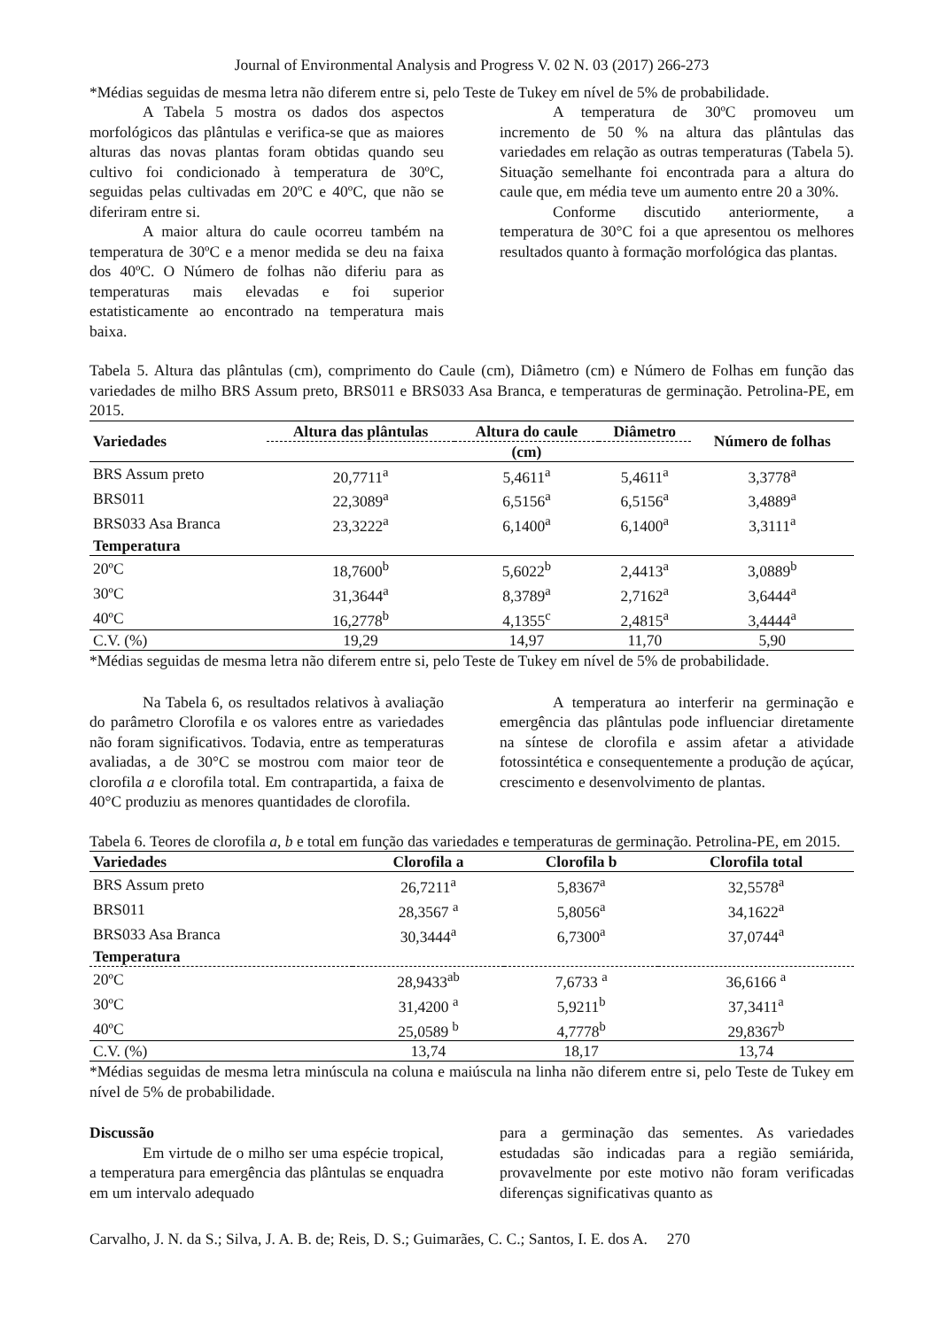Journal of Environmental Analysis and Progress V. 02 N. 03 (2017) 266-273
*Médias seguidas de mesma letra não diferem entre si, pelo Teste de Tukey em nível de 5% de probabilidade.
A Tabela 5 mostra os dados dos aspectos morfológicos das plântulas e verifica-se que as maiores alturas das novas plantas foram obtidas quando seu cultivo foi condicionado à temperatura de 30ºC, seguidas pelas cultivadas em 20ºC e 40ºC, que não se diferiram entre si.
A maior altura do caule ocorreu também na temperatura de 30ºC e a menor medida se deu na faixa dos 40ºC. O Número de folhas não diferiu para as temperaturas mais elevadas e foi superior estatisticamente ao encontrado na temperatura mais baixa.
A temperatura de 30ºC promoveu um incremento de 50 % na altura das plântulas das variedades em relação as outras temperaturas (Tabela 5). Situação semelhante foi encontrada para a altura do caule que, em média teve um aumento entre 20 a 30%.
Conforme discutido anteriormente, a temperatura de 30°C foi a que apresentou os melhores resultados quanto à formação morfológica das plantas.
Tabela 5. Altura das plântulas (cm), comprimento do Caule (cm), Diâmetro (cm) e Número de Folhas em função das variedades de milho BRS Assum preto, BRS011 e BRS033 Asa Branca, e temperaturas de germinação. Petrolina-PE, em 2015.
| Variedades | Altura das plântulas | Altura do caule | Diâmetro | Número de folhas |
| --- | --- | --- | --- | --- |
| | | (cm) | | |
| BRS Assum preto | 20,7711<sup>a</sup> | 5,4611<sup>a</sup> | 5,4611<sup>a</sup> | 3,3778<sup>a</sup> |
| BRS011 | 22,3089<sup>a</sup> | 6,5156<sup>a</sup> | 6,5156<sup>a</sup> | 3,4889<sup>a</sup> |
| BRS033 Asa Branca | 23,3222<sup>a</sup> | 6,1400<sup>a</sup> | 6,1400<sup>a</sup> | 3,3111<sup>a</sup> |
| Temperatura | | | | |
| 20ºC | 18,7600<sup>b</sup> | 5,6022<sup>b</sup> | 2,4413<sup>a</sup> | 3,0889<sup>b</sup> |
| 30ºC | 31,3644<sup>a</sup> | 8,3789<sup>a</sup> | 2,7162<sup>a</sup> | 3,6444<sup>a</sup> |
| 40ºC | 16,2778<sup>b</sup> | 4,1355<sup>c</sup> | 2,4815<sup>a</sup> | 3,4444<sup>a</sup> |
| C.V. (%) | 19,29 | 14,97 | 11,70 | 5,90 |
*Médias seguidas de mesma letra não diferem entre si, pelo Teste de Tukey em nível de 5% de probabilidade.
Na Tabela 6, os resultados relativos à avaliação do parâmetro Clorofila e os valores entre as variedades não foram significativos. Todavia, entre as temperaturas avaliadas, a de 30°C se mostrou com maior teor de clorofila a e clorofila total. Em contrapartida, a faixa de 40°C produziu as menores quantidades de clorofila.
A temperatura ao interferir na germinação e emergência das plântulas pode influenciar diretamente na síntese de clorofila e assim afetar a atividade fotossintética e consequentemente a produção de açúcar, crescimento e desenvolvimento de plantas.
Tabela 6. Teores de clorofila a, b e total em função das variedades e temperaturas de germinação. Petrolina-PE, em 2015.
| Variedades | Clorofila a | Clorofila b | Clorofila total |
| --- | --- | --- | --- |
| BRS Assum preto | 26,7211<sup>a</sup> | 5,8367<sup>a</sup> | 32,5578<sup>a</sup> |
| BRS011 | 28,3567 <sup>a</sup> | 5,8056<sup>a</sup> | 34,1622<sup>a</sup> |
| BRS033 Asa Branca | 30,3444<sup>a</sup> | 6,7300<sup>a</sup> | 37,0744<sup>a</sup> |
| Temperatura | | | |
| 20ºC | 28,9433<sup>ab</sup> | 7,6733 <sup>a</sup> | 36,6166 <sup>a</sup> |
| 30ºC | 31,4200 <sup>a</sup> | 5,9211<sup>b</sup> | 37,3411<sup>a</sup> |
| 40ºC | 25,0589 <sup>b</sup> | 4,7778<sup>b</sup> | 29,8367<sup>b</sup> |
| C.V. (%) | 13,74 | 18,17 | 13,74 |
*Médias seguidas de mesma letra minúscula na coluna e maiúscula na linha não diferem entre si, pelo Teste de Tukey em nível de 5% de probabilidade.
Discussão
Em virtude de o milho ser uma espécie tropical, a temperatura para emergência das plântulas se enquadra em um intervalo adequado
para a germinação das sementes. As variedades estudadas são indicadas para a região semiárida, provavelmente por este motivo não foram verificadas diferenças significativas quanto as
Carvalho, J. N. da S.; Silva, J. A. B. de; Reis, D. S.; Guimarães, C. C.; Santos, I. E. dos A. 270